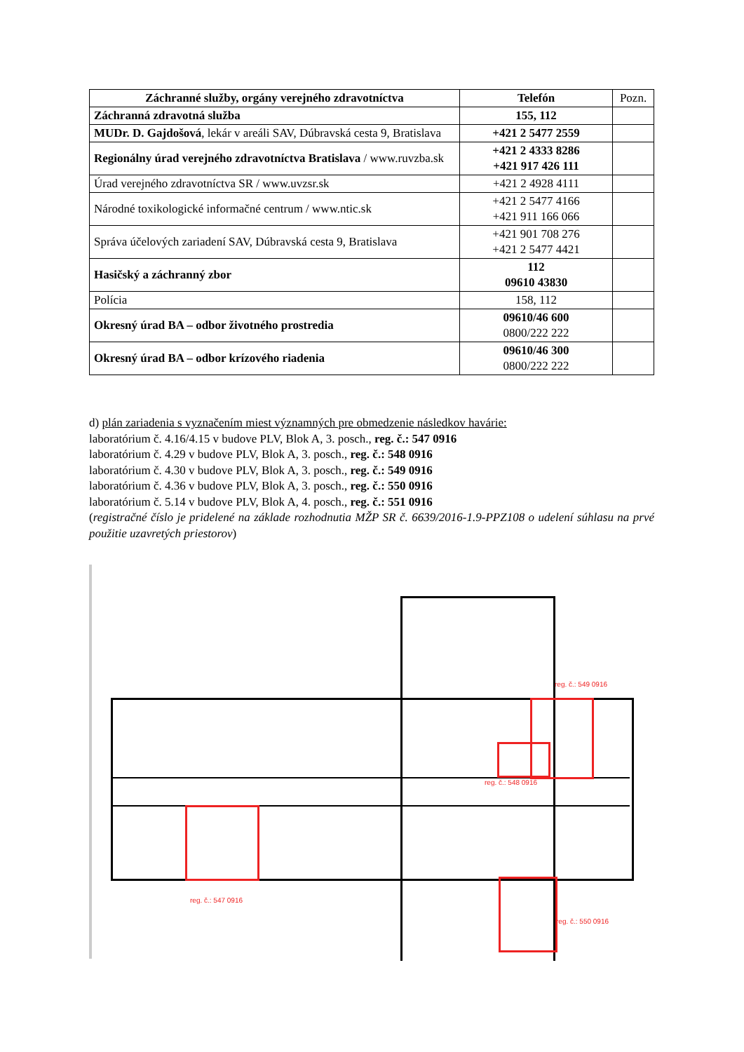| Záchranné služby, orgány verejného zdravotníctva | Telefón | Pozn. |
| Záchranná zdravotná služba | 155, 112 | |
| MUDr. D. Gajdošová , lekár v areáli SAV, Dúbravská cesta 9, Bratislava | +421 2 5477 2559 | |
| Regionálny úrad verejného zdravotníctva Bratislava / www.ruvzba.sk | +421 2 4333 8286 +421 917 426 111 | |
| Úrad verejného zdravotníctva SR / www.uvzsr.sk | +421 2 4928 4111 | |
| Národné toxikologické informačné centrum / www.ntic.sk | +421 2 5477 4166 +421 911 166 066 | |
| Správa účelových zariadení SAV, Dúbravská cesta 9, Bratislava | +421 901 708 276 +421 2 5477 4421 | |
| Hasičský a záchranný zbor | 112 09610 43830 | |
| Polícia | 158, 112 | |
| Okresný úrad BA – odbor životného prostredia | 09610/46 600 0800/222 222 | |
| Okresný úrad BA – odbor krízového riadenia | 09610/46 300 0800/222 222 | |
d) plán zariadenia s vyznačením miest významných pre obmedzenie následkov havárie:
laboratórium č. 4.16/4.15 v budove PLV, Blok A, 3. posch., reg. č.: 547 0916
laboratórium č. 4.29 v budove PLV, Blok A, 3. posch., reg. č.: 548 0916
laboratórium č. 4.30 v budove PLV, Blok A, 3. posch., reg. č.: 549 0916
laboratórium č. 4.36 v budove PLV, Blok A, 3. posch., reg. č.: 550 0916
laboratórium č. 5.14 v budove PLV, Blok A, 4. posch., reg. č.: 551 0916
(registračné číslo je pridelené na základe rozhodnutia MŽP SR č. 6639/2016-1.9-PPZ108 o udelení súhlasu na prvé použitie uzavretých priestorov)
reg. č.: 549 0916
reg. č.: 548 0916
reg. č.: 547 0916
reg. č.: 550 0916